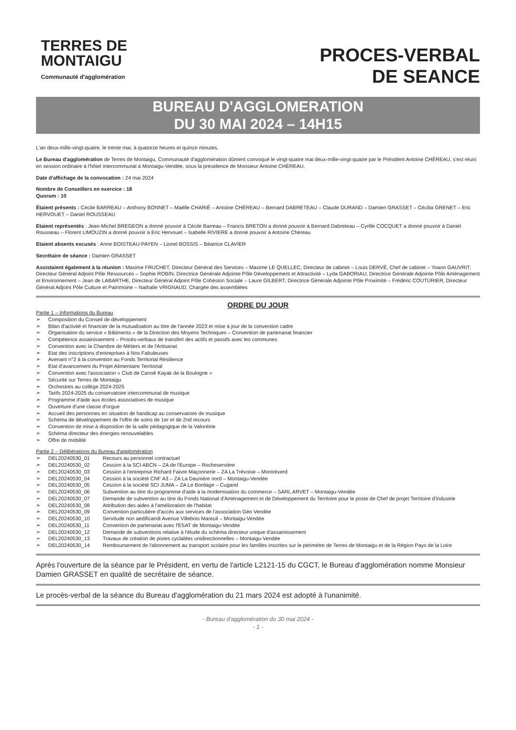TERRES DE
MONTAIGU
Communauté d'agglomération
PROCES-VERBAL
DE SEANCE
BUREAU D'AGGLOMERATION
DU 30 MAI 2024 – 14H15
L'an deux-mille-vingt-quatre, le trente mai, à quatorze heures et quinze minutes,
Le Bureau d'agglomération de Terres de Montaigu, Communauté d'agglomération dûment convoqué le vingt-quatre mai deux-mille-vingt-quatre par le Président Antoine CHÉREAU, s'est réuni en session ordinaire à l'hôtel intercommunal à Montaigu-Vendée, sous la présidence de Monsieur Antoine CHÉREAU.
Date d'affichage de la convocation : 24 mai 2024
Nombre de Conseillers en exercice : 18
Quorum : 10
Étaient présents : Cécile BARREAU – Anthony BONNET – Maëlle CHARIÉ – Antoine CHÉREAU – Bernard DABRETEAU – Claude DURAND – Damien GRASSET – Cécilia GRENET – Eric HERVOUET – Daniel ROUSSEAU
Etaient représentés : Jean-Michel BREGEON a donné pouvoir à Cécile Barreau – Francis BRETON a donné pouvoir à Bernard Dabreteau – Cyrille COCQUET a donné pouvoir à Daniel Rousseau – Florent LIMOUZIN a donné pouvoir à Eric Hervouet – Isabelle RIVIERE a donné pouvoir à Antoine Chéreau
Etaient absents excusés : Anne BOISTEAU-PAYEN – Lionel BOSSIS – Béatrice CLAVIER
Secrétaire de séance : Damien GRASSET
Assistaient également à la réunion : Maxime FRUCHET, Directeur Général des Services – Maxime LE QUELLEC, Directeur de cabinet – Louis DERVÉ, Chef de cabinet – Yoann GAUVRIT, Directeur Général Adjoint Pôle Ressources – Sophie ROBIN, Directrice Générale Adjointe Pôle Développement et Attractivité – Lyda GABORIAU, Directrice Générale Adjointe Pôle Aménagement et Environnement – Jean de LABARTHE, Directeur Général Adjoint Pôle Cohésion Sociale – Laure GILBERT, Directrice Générale Adjointe Pôle Proximité – Frédéric COUTURIER, Directeur Général Adjoint Pôle Culture et Patrimoine – Nathalie VRIGNAUD, Chargée des assemblées
ORDRE DU JOUR
Partie 1 – Informations du Bureau
➣ Composition du Conseil de développement
➣ Bilan d'activité et financier de la mutualisation au titre de l'année 2023 et mise à jour de la convention cadre
➣ Organisation du service « Bâtiments » de la Direction des Moyens Techniques – Convention de partenariat financier
➣ Compétence assainissement – Procès-verbaux de transfert des actifs et passifs avec les communes
➣ Convention avec la Chambre de Métiers et de l'Artisanat
➣ Etat des inscriptions d'entreprises à Nos Fabuleuses
➣ Avenant n°2 à la convention au Fonds Territorial Résilience
➣ Etat d'avancement du Projet Alimentaire Territorial
➣ Convention avec l'association « Club de Canoë Kayak de la Boulogne »
➣ Sécurité sur Terres de Montaigu
➣ Orchestres au collège 2024-2025
➣ Tarifs 2024-2025 du conservatoire intercommunal de musique
➣ Programme d'aide aux écoles associatives de musique
➣ Ouverture d'une classe d'orgue
➣ Accueil des personnes en situation de handicap au conservatoire de musique
➣ Schéma de développement de l'offre de soins de 1er et de 2nd recours
➣ Convention de mise à disposition de la salle pédagogique de la Valorétrie
➣ Schéma directeur des énergies renouvelables
➣ Offre de mobilité
Partie 2 – Délibérations du Bureau d'agglomération
➣ DEL20240530_01 Recours au personnel contractuel
➣ DEL20240530_02 Cession à la SCI ABCN – ZA de l'Europe – Rocheservière
➣ DEL20240530_03 Cession à l'entreprise Richard Faivre Maçonnerie – ZA La Trévoise – Montréverd
➣ DEL20240530_04 Cession à la société CNF A3 – ZA La Daunière nord – Montaigu-Vendée
➣ DEL20240530_05 Cession à la société SCI JUMA – ZA Le Bordage – Cugand
➣ DEL20240530_06 Subvention au titre du programme d'aide à la modernisation du commerce – SARL ARVET – Montaigu-Vendée
➣ DEL20240530_07 Demande de subvention au titre du Fonds National d'Aménagement et de Développement du Territoire pour le poste de Chef de projet Territoire d'industrie
➣ DEL20240530_08 Attribution des aides à l'amélioration de l'habitat
➣ DEL20240530_09 Convention particulière d'accès aux services de l'association Géo Vendée
➣ DEL20240530_10 Servitude non aedificandi Avenue Villebois Mareuil – Montaigu-Vendée
➣ DEL20240530_11 Convention de partenariat avec l'ESAT de Montaigu-Vendée
➣ DEL20240530_12 Demande de subventions relative à l'étude du schéma directeur unique d'assainissement
➣ DEL20240530_13 Travaux de création de pistes cyclables unidirectionnelles – Montaigu-Vendée
➣ DEL20240530_14 Remboursement de l'abonnement au transport scolaire pour les familles inscrites sur le périmètre de Terres de Montaigu et de la Région Pays de la Loire
Après l'ouverture de la séance par le Président, en vertu de l'article L2121-15 du CGCT, le Bureau d'agglomération nomme Monsieur Damien GRASSET en qualité de secrétaire de séance.
Le procès-verbal de la séance du Bureau d'agglomération du 21 mars 2024 est adopté à l'unanimité.
- Bureau d'agglomération du 30 mai 2024 -
- 1 -